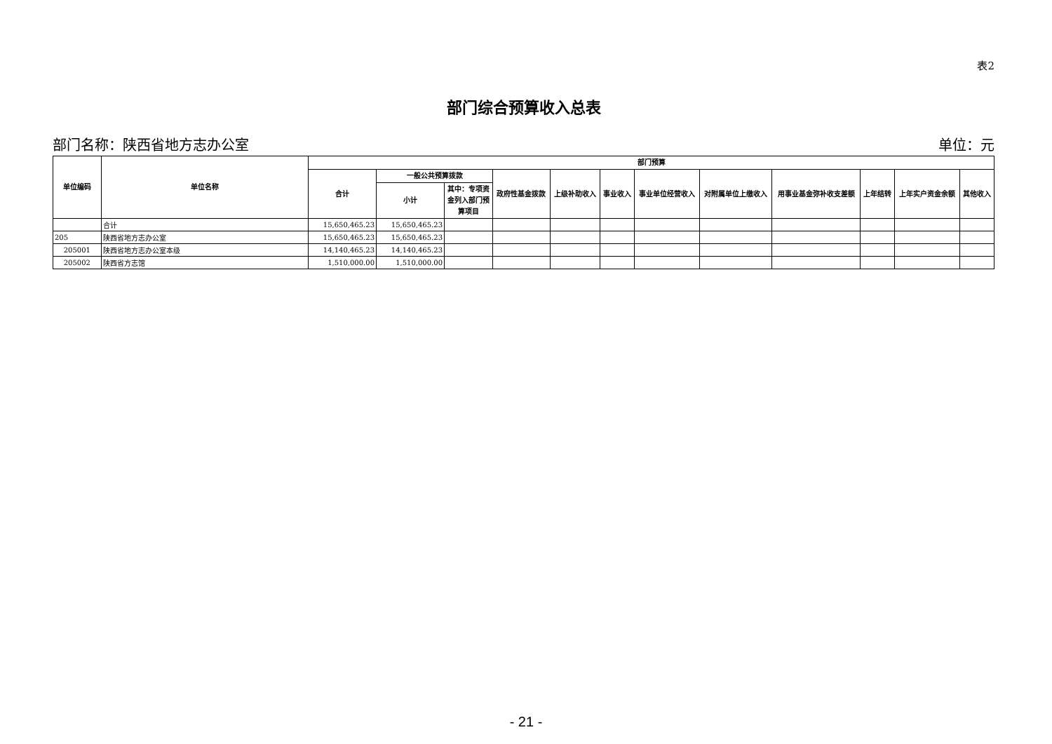表2
部门综合预算收入总表
部门名称：陕西省地方志办公室 单位：元
| 单位编码 | 单位名称 | 部门预算 | | | | | | | | | | | |
| --- | --- | --- | --- | --- | --- | --- | --- | --- | --- | --- | --- | --- | --- |
| | | 合计 | 一般公共预算拨款 | | 政府性基金拨款 | 上级补助收入 | 事业收入 | 事业单位经营收入 | 对附属单位上缴收入 | 用事业基金弥补收支差额 | 上年结转 | 上年实户资金余额 | 其他收入 |
| | | | 小计 | 其中：专项资金列入部门预算项目 | | | | | | | | | |
| | 合计 | 15,650,465.23 | 15,650,465.23 | | | | | | | | | | |
| 205 | 陕西省地方志办公室 | 15,650,465.23 | 15,650,465.23 | | | | | | | | | | |
| 205001 | 陕西省地方志办公室本级 | 14,140,465.23 | 14,140,465.23 | | | | | | | | | | |
| 205002 | 陕西省方志馆 | 1,510,000.00 | 1,510,000.00 | | | | | | | | | | |
- 21 -